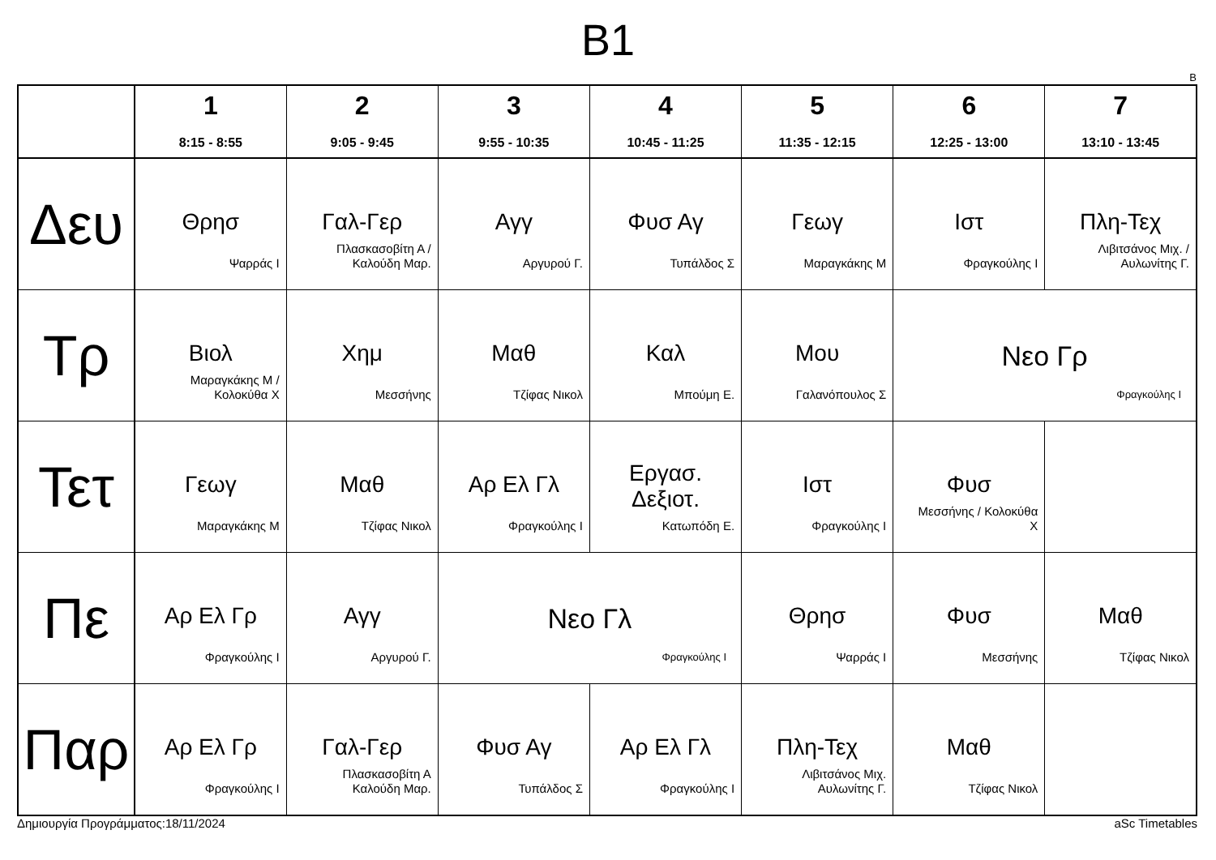B1
B
| | 1 8:15 - 8:55 | 2 9:05 - 9:45 | 3 9:55 - 10:35 | 4 10:45 - 11:25 | 5 11:35 - 12:15 | 6 12:25 - 13:00 | 7 13:10 - 13:45 |
| --- | --- | --- | --- | --- | --- | --- | --- |
| Δευ | Θρησ Ψαρράς Ι | Γαλ-Γερ Πλασκασοβίτη Α / Καλούδη Μαρ. | Αγγ Αργυρού Γ. | Φυσ Αγ Τυπάλδος Σ | Γεωγ Μαραγκάκης Μ | Ιστ Φραγκούλης Ι | Πλη-Τεχ Λιβιτσάνος Μιχ. / Αυλωνίτης Γ. |
| Τρ | Βιολ Μαραγκάκης Μ / Κολοκύθα Χ | Χημ Μεσσήνης | Μαθ Τζίφας Νικολ | Καλ Μπούμη Ε. | Μου Γαλανόπουλος Σ | Νεο Γρ Φραγκούλης Ι | |
| Τετ | Γεωγ Μαραγκάκης Μ | Μαθ Τζίφας Νικολ | Αρ Ελ Γλ Φραγκούλης Ι | Εργασ. Δεξιοτ. Κατωπόδη Ε. | Ιστ Φραγκούλης Ι | Φυσ Μεσσήνης / Κολοκύθα Χ | |
| Πε | Αρ Ελ Γρ Φραγκούλης Ι | Αγγ Αργυρού Γ. | Νεο Γλ Φραγκούλης Ι | | Θρησ Ψαρράς Ι | Φυσ Μεσσήνης | Μαθ Τζίφας Νικολ |
| Παρ | Αρ Ελ Γρ Φραγκούλης Ι | Γαλ-Γερ Πλασκασοβίτη Α Καλούδη Μαρ. | Φυσ Αγ Τυπάλδος Σ | Αρ Ελ Γλ Φραγκούλης Ι | Πλη-Τεχ Λιβιτσάνος Μιχ. Αυλωνίτης Γ. | Μαθ Τζίφας Νικολ | |
Δημιουργία Προγράμματος:18/11/2024 aSc Timetables